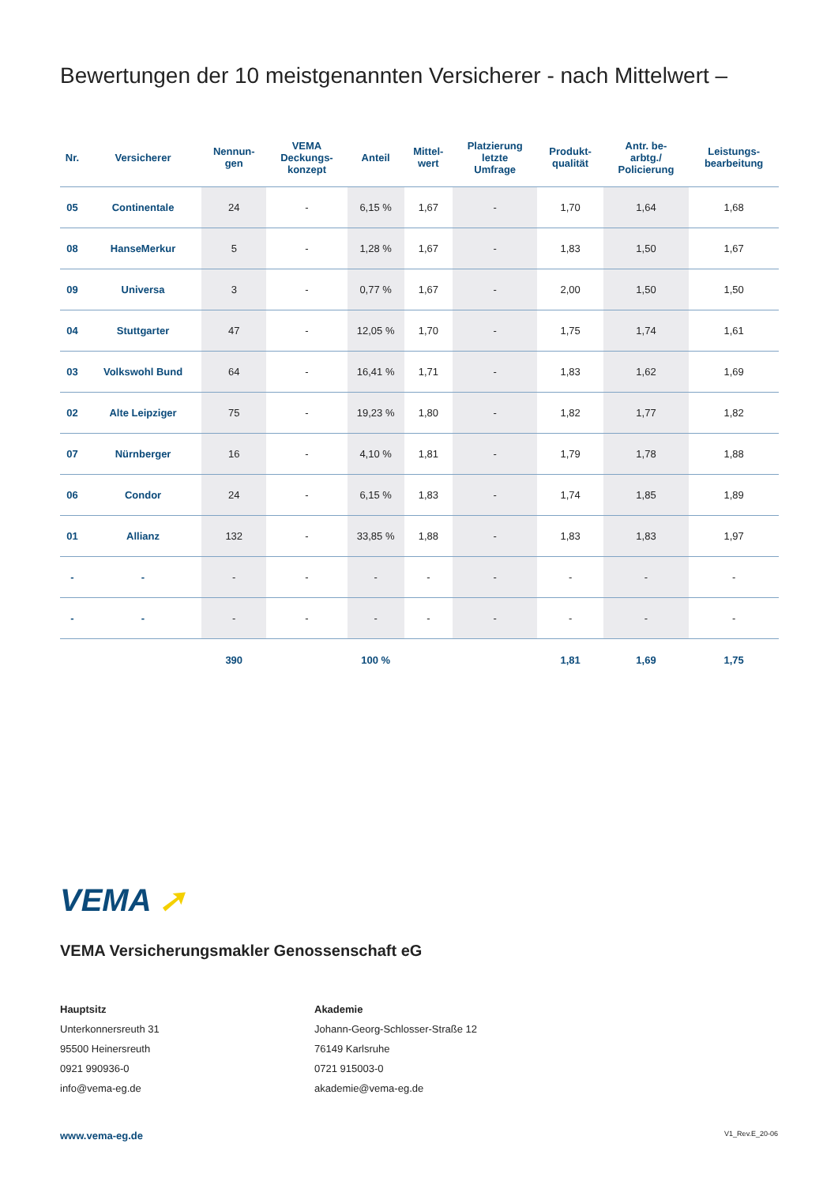Bewertungen der 10 meistgenannten Versicherer - nach Mittelwert –
| Nr. | Versicherer | Nennun- gen | VEMA Deckungs- konzept | Anteil | Mittel- wert | Platzierung letzte Umfrage | Produkt- qualität | Antr. be- arbtg./ Policierung | Leistungs- bearbeitung |
| --- | --- | --- | --- | --- | --- | --- | --- | --- | --- |
| 05 | Continentale | 24 | - | 6,15 % | 1,67 | - | 1,70 | 1,64 | 1,68 |
| 08 | HanseMerkur | 5 | - | 1,28 % | 1,67 | - | 1,83 | 1,50 | 1,67 |
| 09 | Universa | 3 | - | 0,77 % | 1,67 | - | 2,00 | 1,50 | 1,50 |
| 04 | Stuttgarter | 47 | - | 12,05 % | 1,70 | - | 1,75 | 1,74 | 1,61 |
| 03 | Volkswohl Bund | 64 | - | 16,41 % | 1,71 | - | 1,83 | 1,62 | 1,69 |
| 02 | Alte Leipziger | 75 | - | 19,23 % | 1,80 | - | 1,82 | 1,77 | 1,82 |
| 07 | Nürnberger | 16 | - | 4,10 % | 1,81 | - | 1,79 | 1,78 | 1,88 |
| 06 | Condor | 24 | - | 6,15 % | 1,83 | - | 1,74 | 1,85 | 1,89 |
| 01 | Allianz | 132 | - | 33,85 % | 1,88 | - | 1,83 | 1,83 | 1,97 |
| - | - | - | - | - | - | - | - | - | - |
| - | - | - | - | - | - | - | - | - | - |
| | | 390 | | 100 % | | | 1,81 | 1,69 | 1,75 |
VEMA ➚
VEMA Versicherungsmakler Genossenschaft eG
Hauptsitz
Unterkonnersreuth 31
95500 Heinersreuth
0921 990936-0
info@vema-eg.de
Akademie
Johann-Georg-Schlosser-Straße 12
76149 Karlsruhe
0721 915003-0
akademie@vema-eg.de
www.vema-eg.de V1_Rev.E_20-06